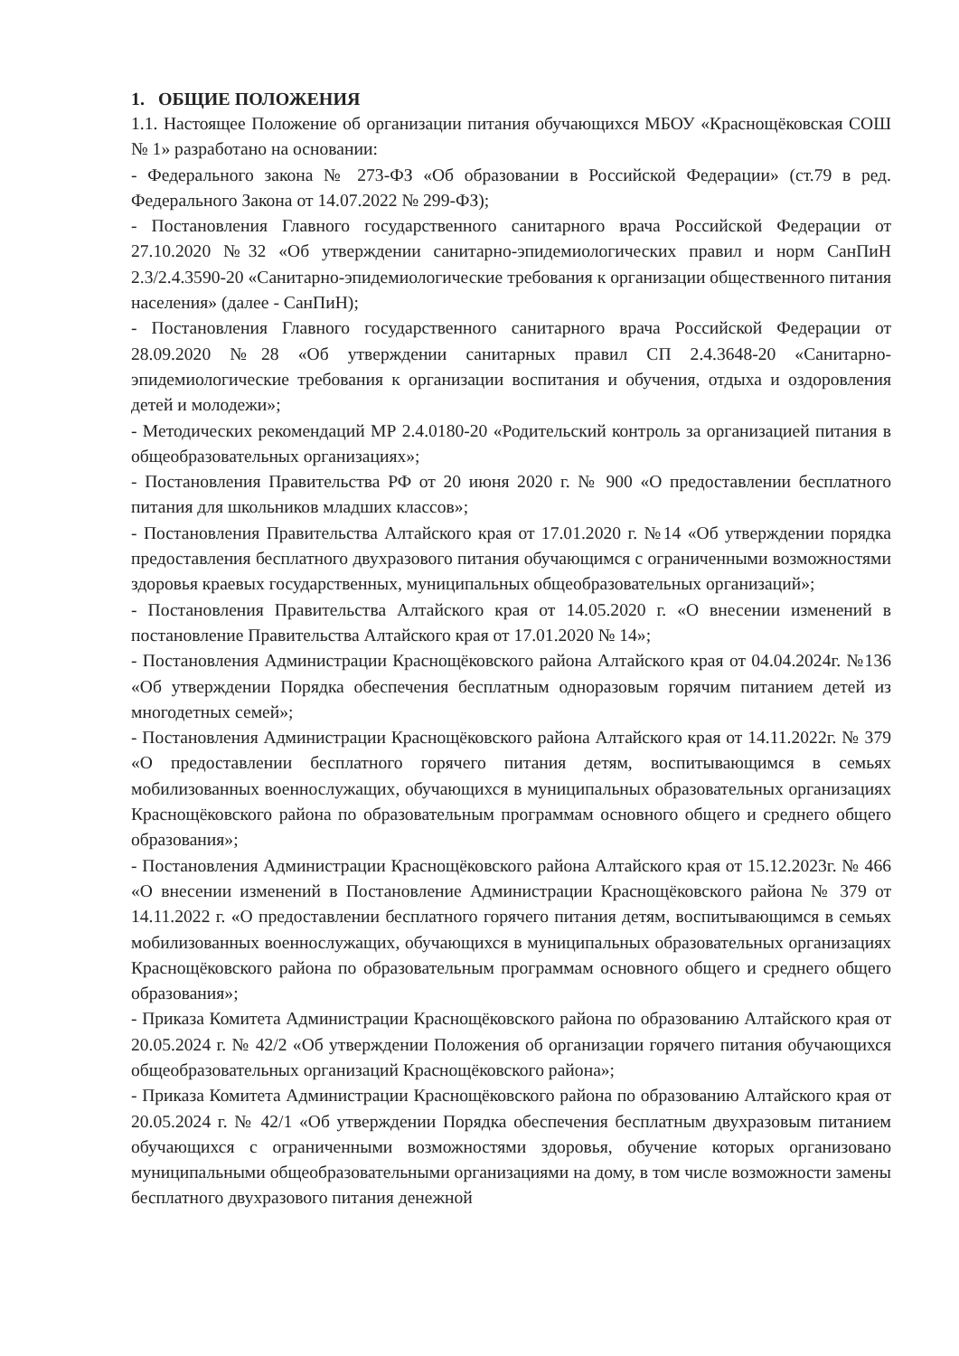1. ОБЩИЕ ПОЛОЖЕНИЯ
1.1. Настоящее Положение об организации питания обучающихся МБОУ «Краснощёковская СОШ № 1» разработано на основании:
- Федерального закона № 273-ФЗ «Об образовании в Российской Федерации» (ст.79 в ред. Федерального Закона от 14.07.2022 № 299-ФЗ);
- Постановления Главного государственного санитарного врача Российской Федерации от 27.10.2020 №32 «Об утверждении санитарно-эпидемиологических правил и норм СанПиН 2.3/2.4.3590-20 «Санитарно-эпидемиологические требования к организации общественного питания населения» (далее - СанПиН);
- Постановления Главного государственного санитарного врача Российской Федерации от 28.09.2020 №28 «Об утверждении санитарных правил СП 2.4.3648-20 «Санитарно-эпидемиологические требования к организации воспитания и обучения, отдыха и оздоровления детей и молодежи»;
- Методических рекомендаций МР 2.4.0180-20 «Родительский контроль за организацией питания в общеобразовательных организациях»;
- Постановления Правительства РФ от 20 июня 2020 г. № 900 «О предоставлении бесплатного питания для школьников младших классов»;
- Постановления Правительства Алтайского края от 17.01.2020 г. №14 «Об утверждении порядка предоставления бесплатного двухразового питания обучающимся с ограниченными возможностями здоровья краевых государственных, муниципальных общеобразовательных организаций»;
- Постановления Правительства Алтайского края от 14.05.2020 г. «О внесении изменений в постановление Правительства Алтайского края от 17.01.2020 № 14»;
- Постановления Администрации Краснощёковского района Алтайского края от 04.04.2024г. №136 «Об утверждении Порядка обеспечения бесплатным одноразовым горячим питанием детей из многодетных семей»;
- Постановления Администрации Краснощёковского района Алтайского края от 14.11.2022г. № 379 «О предоставлении бесплатного горячего питания детям, воспитывающимся в семьях мобилизованных военнослужащих, обучающихся в муниципальных образовательных организациях Краснощёковского района по образовательным программам основного общего и среднего общего образования»;
- Постановления Администрации Краснощёковского района Алтайского края от 15.12.2023г. № 466 «О внесении изменений в Постановление Администрации Краснощёковского района № 379 от 14.11.2022 г. «О предоставлении бесплатного горячего питания детям, воспитывающимся в семьях мобилизованных военнослужащих, обучающихся в муниципальных образовательных организациях Краснощёковского района по образовательным программам основного общего и среднего общего образования»;
- Приказа Комитета Администрации Краснощёковского района по образованию Алтайского края от 20.05.2024 г. № 42/2 «Об утверждении Положения об организации горячего питания обучающихся общеобразовательных организаций Краснощёковского района»;
- Приказа Комитета Администрации Краснощёковского района по образованию Алтайского края от 20.05.2024 г. № 42/1 «Об утверждении Порядка обеспечения бесплатным двухразовым питанием обучающихся с ограниченными возможностями здоровья, обучение которых организовано муниципальными общеобразовательными организациями на дому, в том числе возможности замены бесплатного двухразового питания денежной